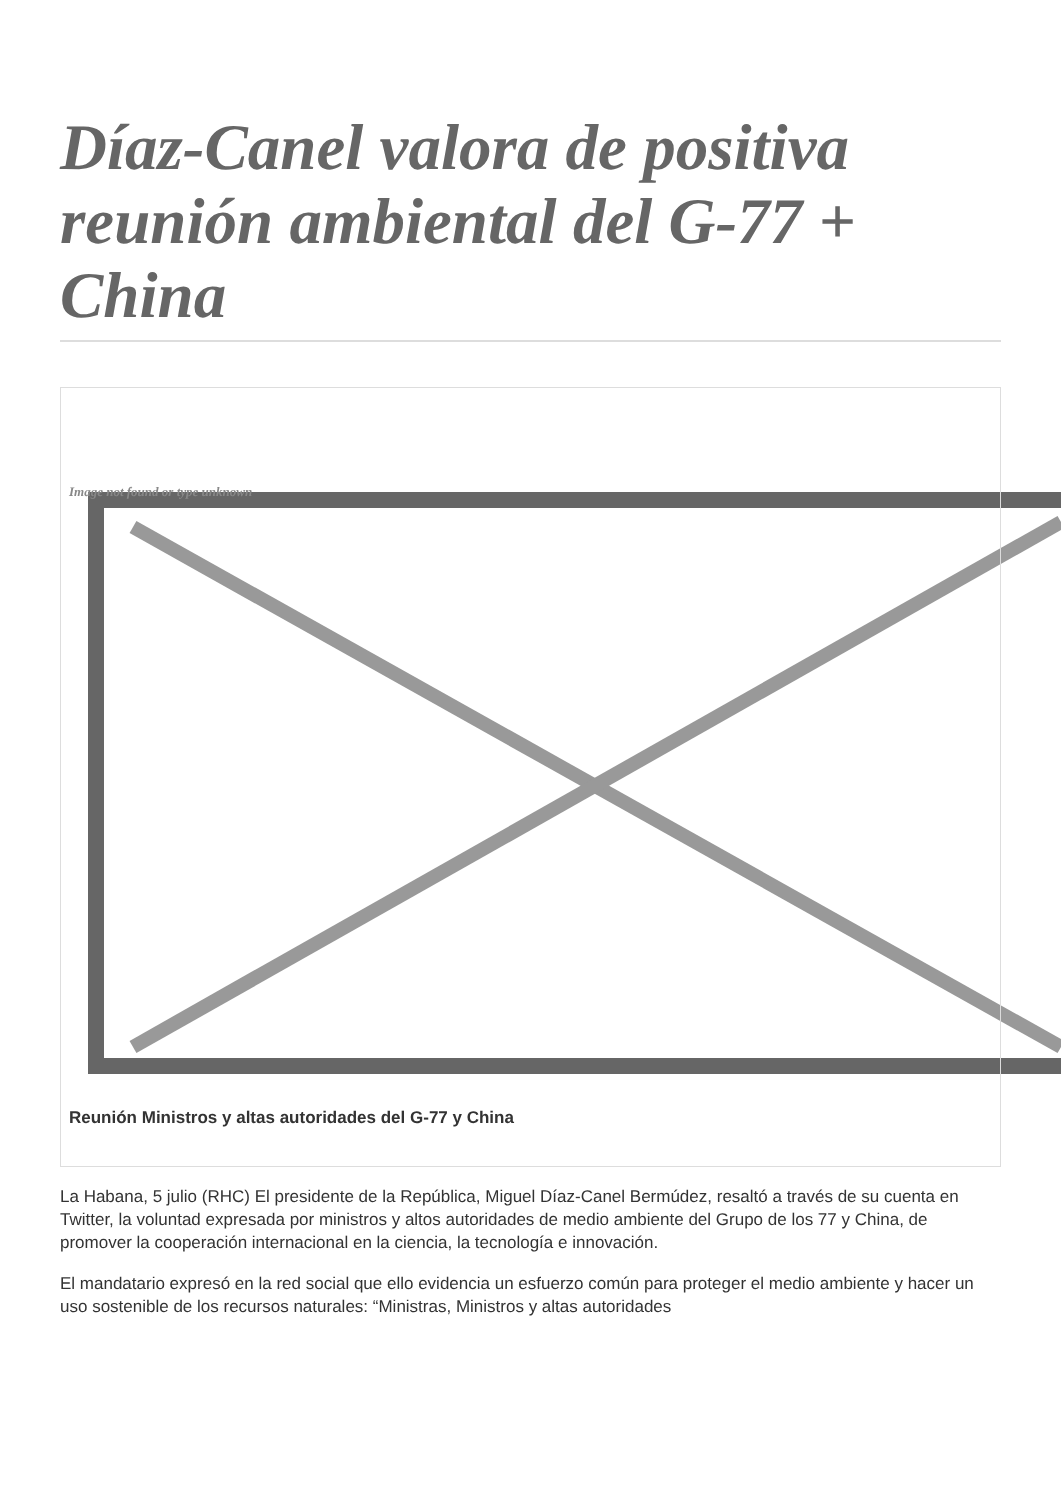Díaz-Canel valora de positiva reunión ambiental del G-77 + China
Image not found or type unknown
Reunión Ministros y altas autoridades del G-77 y China
La Habana, 5 julio (RHC) El presidente de la República, Miguel Díaz-Canel Bermúdez, resaltó a través de su cuenta en Twitter, la voluntad expresada por ministros y altos autoridades de medio ambiente del Grupo de los 77 y China, de promover la cooperación internacional en la ciencia, la tecnología e innovación.
El mandatario expresó en la red social que ello evidencia un esfuerzo común para proteger el medio ambiente y hacer un uso sostenible de los recursos naturales: “Ministras, Ministros y altas autoridades